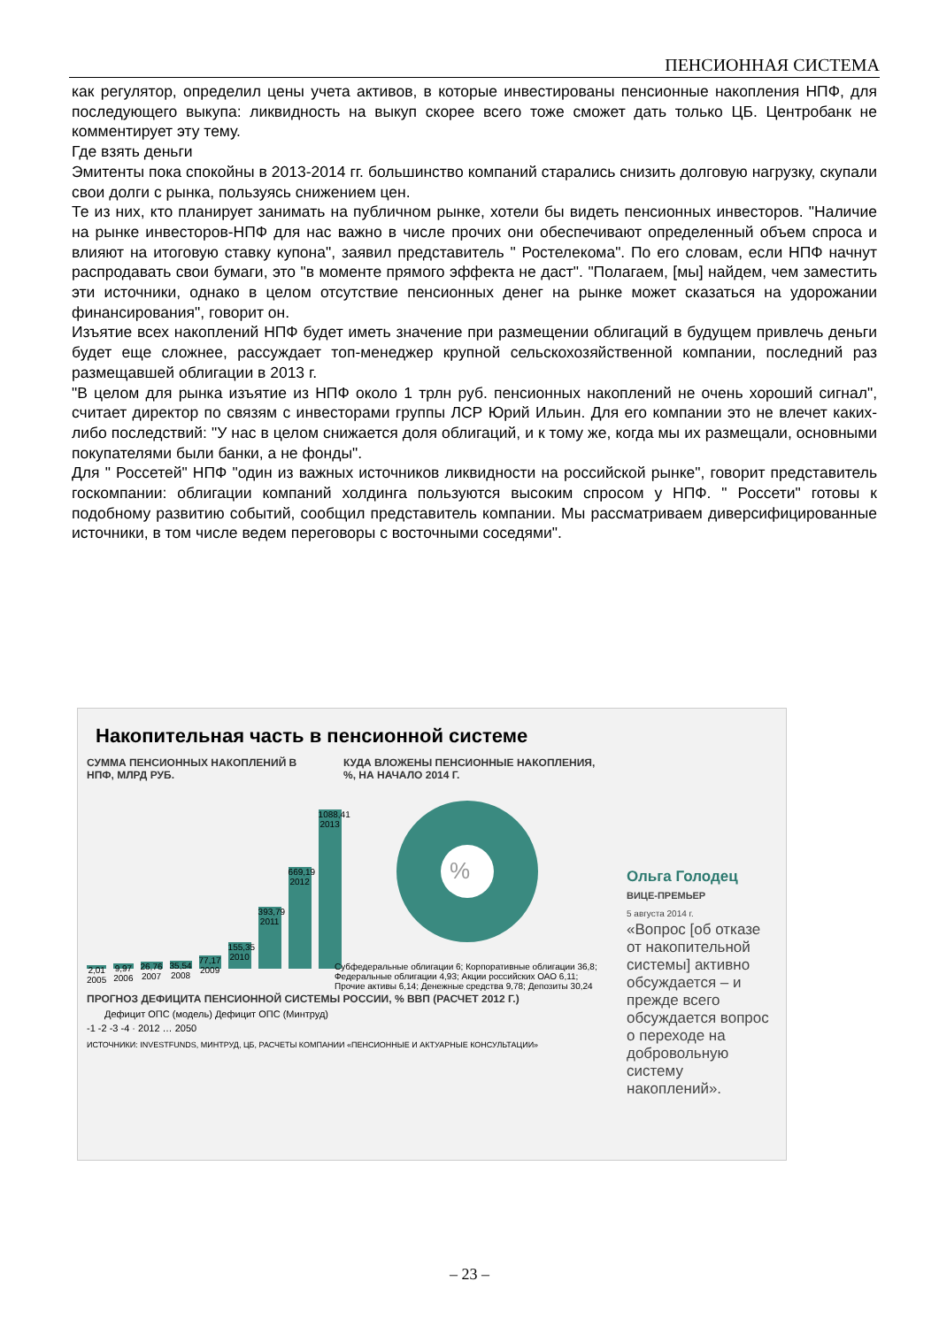ПЕНСИОННАЯ СИСТЕМА
как регулятор, определил цены учета активов, в которые инвестированы пенсионные накопления НПФ, для последующего выкупа: ликвидность на выкуп скорее всего тоже сможет дать только ЦБ. Центробанк не комментирует эту тему.
Где взять деньги
Эмитенты пока спокойны в 2013-2014 гг. большинство компаний старались снизить долговую нагрузку, скупали свои долги с рынка, пользуясь снижением цен.
Те из них, кто планирует занимать на публичном рынке, хотели бы видеть пенсионных инвесторов. "Наличие на рынке инвесторов-НПФ для нас важно в числе прочих они обеспечивают определенный объем спроса и влияют на итоговую ставку купона", заявил представитель " Ростелекома". По его словам, если НПФ начнут распродавать свои бумаги, это "в моменте прямого эффекта не даст". "Полагаем, [мы] найдем, чем заместить эти источники, однако в целом отсутствие пенсионных денег на рынке может сказаться на удорожании финансирования", говорит он.
Изъятие всех накоплений НПФ будет иметь значение при размещении облигаций в будущем привлечь деньги будет еще сложнее, рассуждает топ-менеджер крупной сельскохозяйственной компании, последний раз размещавшей облигации в 2013 г.
"В целом для рынка изъятие из НПФ около 1 трлн руб. пенсионных накоплений не очень хороший сигнал", считает директор по связям с инвесторами группы ЛСР Юрий Ильин. Для его компании это не влечет каких-либо последствий: "У нас в целом снижается доля облигаций, и к тому же, когда мы их размещали, основными покупателями были банки, а не фонды".
Для " Россетей" НПФ "один из важных источников ликвидности на российской рынке", говорит представитель госкомпании: облигации компаний холдинга пользуются высоким спросом у НПФ. " Россети" готовы к подобному развитию событий, сообщил представитель компании. Мы рассматриваем диверсифицированные источники, в том числе ведем переговоры с восточными соседями".
Накопительная часть в пенсионной системе
СУММА ПЕНСИОННЫХ НАКОПЛЕНИЙ В НПФ, МЛРД РУБ.
2,01
2005
9,97
2006
26,76
2007
35,54
2008
77,17
2009
155,35
2010
393,79
2011
669,19
2012
1088,41
2013
КУДА ВЛОЖЕНЫ ПЕНСИОННЫЕ НАКОПЛЕНИЯ, %, НА НАЧАЛО 2014 Г.
%
Субфедеральные облигации 6; Корпоративные облигации 36,8; Федеральные облигации 4,93; Акции российских ОАО 6,11; Прочие активы 6,14; Денежные средства 9,78; Депозиты 30,24
ПРОГНОЗ ДЕФИЦИТА ПЕНСИОННОЙ СИСТЕМЫ РОССИИ, % ВВП (РАСЧЕТ 2012 Г.)
Дефицит ОПС (модель) Дефицит ОПС (Минтруд)
-1 -2 -3 -4 · 2012 … 2050
ИСТОЧНИКИ: INVESTFUNDS, МИНТРУД, ЦБ, РАСЧЕТЫ КОМПАНИИ «ПЕНСИОННЫЕ И АКТУАРНЫЕ КОНСУЛЬТАЦИИ»
Ольга Голодец
ВИЦЕ-ПРЕМЬЕР
5 августа 2014 г.
«Вопрос [об отказе от накопительной системы] активно обсуждается – и прежде всего обсуждается вопрос о переходе на добровольную систему накоплений».
– 23 –